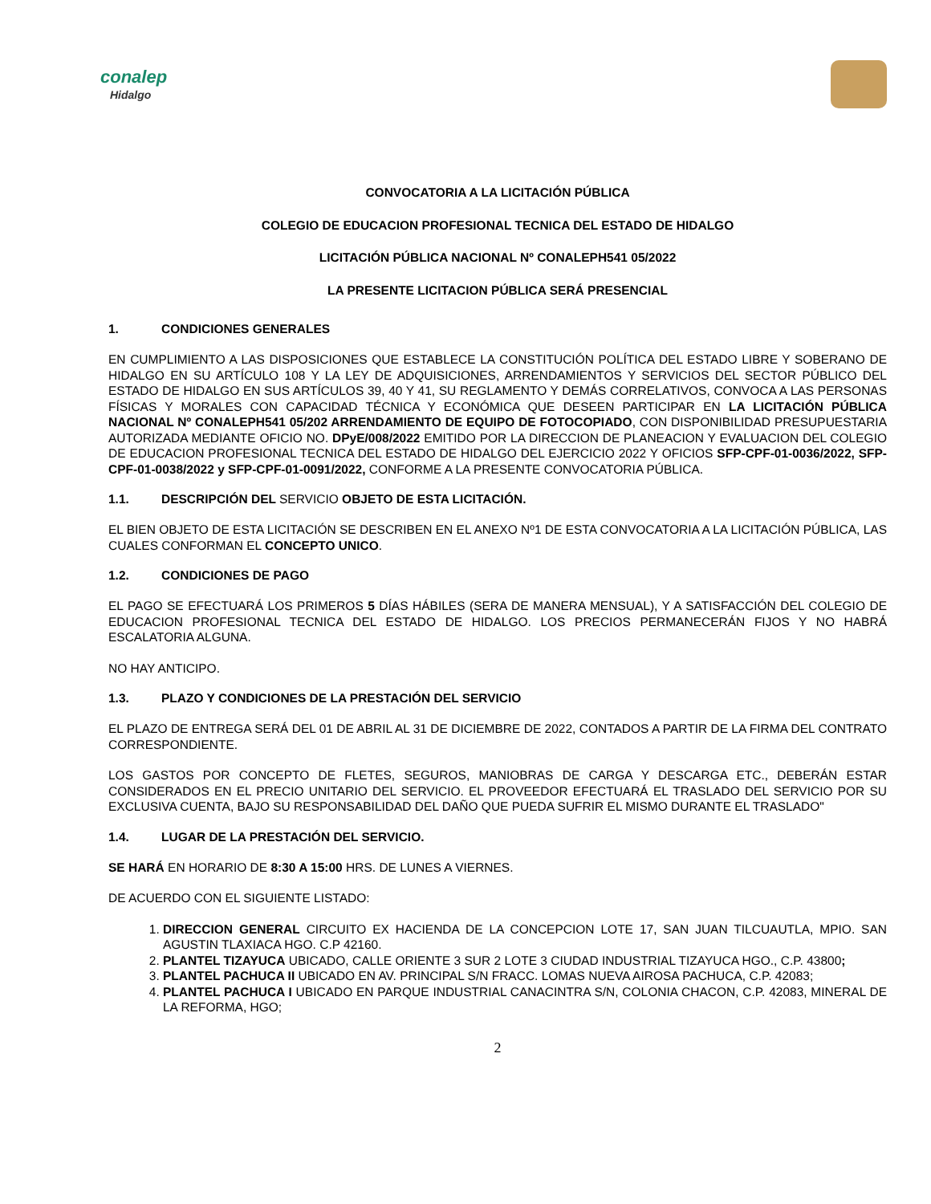conalep
Hidalgo
CONVOCATORIA A LA LICITACIÓN PÚBLICA
COLEGIO DE EDUCACION PROFESIONAL TECNICA DEL ESTADO DE HIDALGO
LICITACIÓN PÚBLICA NACIONAL Nº CONALEPH541 05/2022
LA PRESENTE LICITACION PÚBLICA SERÁ PRESENCIAL
1. CONDICIONES GENERALES
EN CUMPLIMIENTO A LAS DISPOSICIONES QUE ESTABLECE LA CONSTITUCIÓN POLÍTICA DEL ESTADO LIBRE Y SOBERANO DE HIDALGO EN SU ARTÍCULO 108 Y LA LEY DE ADQUISICIONES, ARRENDAMIENTOS Y SERVICIOS DEL SECTOR PÚBLICO DEL ESTADO DE HIDALGO EN SUS ARTÍCULOS 39, 40 Y 41, SU REGLAMENTO Y DEMÁS CORRELATIVOS, CONVOCA A LAS PERSONAS FÍSICAS Y MORALES CON CAPACIDAD TÉCNICA Y ECONÓMICA QUE DESEEN PARTICIPAR EN LA LICITACIÓN PÚBLICA NACIONAL Nº CONALEPH541 05/202 ARRENDAMIENTO DE EQUIPO DE FOTOCOPIADO, CON DISPONIBILIDAD PRESUPUESTARIA AUTORIZADA MEDIANTE OFICIO NO. DPyE/008/2022 EMITIDO POR LA DIRECCION DE PLANEACION Y EVALUACION DEL COLEGIO DE EDUCACION PROFESIONAL TECNICA DEL ESTADO DE HIDALGO DEL EJERCICIO 2022 Y OFICIOS SFP-CPF-01-0036/2022, SFP-CPF-01-0038/2022 y SFP-CPF-01-0091/2022, CONFORME A LA PRESENTE CONVOCATORIA PÚBLICA.
1.1. DESCRIPCIÓN DEL SERVICIO OBJETO DE ESTA LICITACIÓN.
EL BIEN OBJETO DE ESTA LICITACIÓN SE DESCRIBEN EN EL ANEXO Nº1 DE ESTA CONVOCATORIA A LA LICITACIÓN PÚBLICA, LAS CUALES CONFORMAN EL CONCEPTO UNICO.
1.2. CONDICIONES DE PAGO
EL PAGO SE EFECTUARÁ LOS PRIMEROS 5 DÍAS HÁBILES (SERA DE MANERA MENSUAL), Y A SATISFACCIÓN DEL COLEGIO DE EDUCACION PROFESIONAL TECNICA DEL ESTADO DE HIDALGO. LOS PRECIOS PERMANECERÁN FIJOS Y NO HABRÁ ESCALATORIA ALGUNA.
NO HAY ANTICIPO.
1.3. PLAZO Y CONDICIONES DE LA PRESTACIÓN DEL SERVICIO
EL PLAZO DE ENTREGA SERÁ DEL 01 DE ABRIL AL 31 DE DICIEMBRE DE 2022, CONTADOS A PARTIR DE LA FIRMA DEL CONTRATO CORRESPONDIENTE.
LOS GASTOS POR CONCEPTO DE FLETES, SEGUROS, MANIOBRAS DE CARGA Y DESCARGA ETC., DEBERÁN ESTAR CONSIDERADOS EN EL PRECIO UNITARIO DEL SERVICIO. EL PROVEEDOR EFECTUARÁ EL TRASLADO DEL SERVICIO POR SU EXCLUSIVA CUENTA, BAJO SU RESPONSABILIDAD DEL DAÑO QUE PUEDA SUFRIR EL MISMO DURANTE EL TRASLADO"
1.4. LUGAR DE LA PRESTACIÓN DEL SERVICIO.
SE HARÁ EN HORARIO DE 8:30 A 15:00 HRS. DE LUNES A VIERNES.
DE ACUERDO CON EL SIGUIENTE LISTADO:
1. DIRECCION GENERAL CIRCUITO EX HACIENDA DE LA CONCEPCION LOTE 17, SAN JUAN TILCUAUTLA, MPIO. SAN AGUSTIN TLAXIACA HGO. C.P 42160.
2. PLANTEL TIZAYUCA UBICADO, CALLE ORIENTE 3 SUR 2 LOTE 3 CIUDAD INDUSTRIAL TIZAYUCA HGO., C.P. 43800;
3. PLANTEL PACHUCA II UBICADO EN AV. PRINCIPAL S/N FRACC. LOMAS NUEVA AIROSA PACHUCA, C.P. 42083;
4. PLANTEL PACHUCA I UBICADO EN PARQUE INDUSTRIAL CANACINTRA S/N, COLONIA CHACON, C.P. 42083, MINERAL DE LA REFORMA, HGO;
2